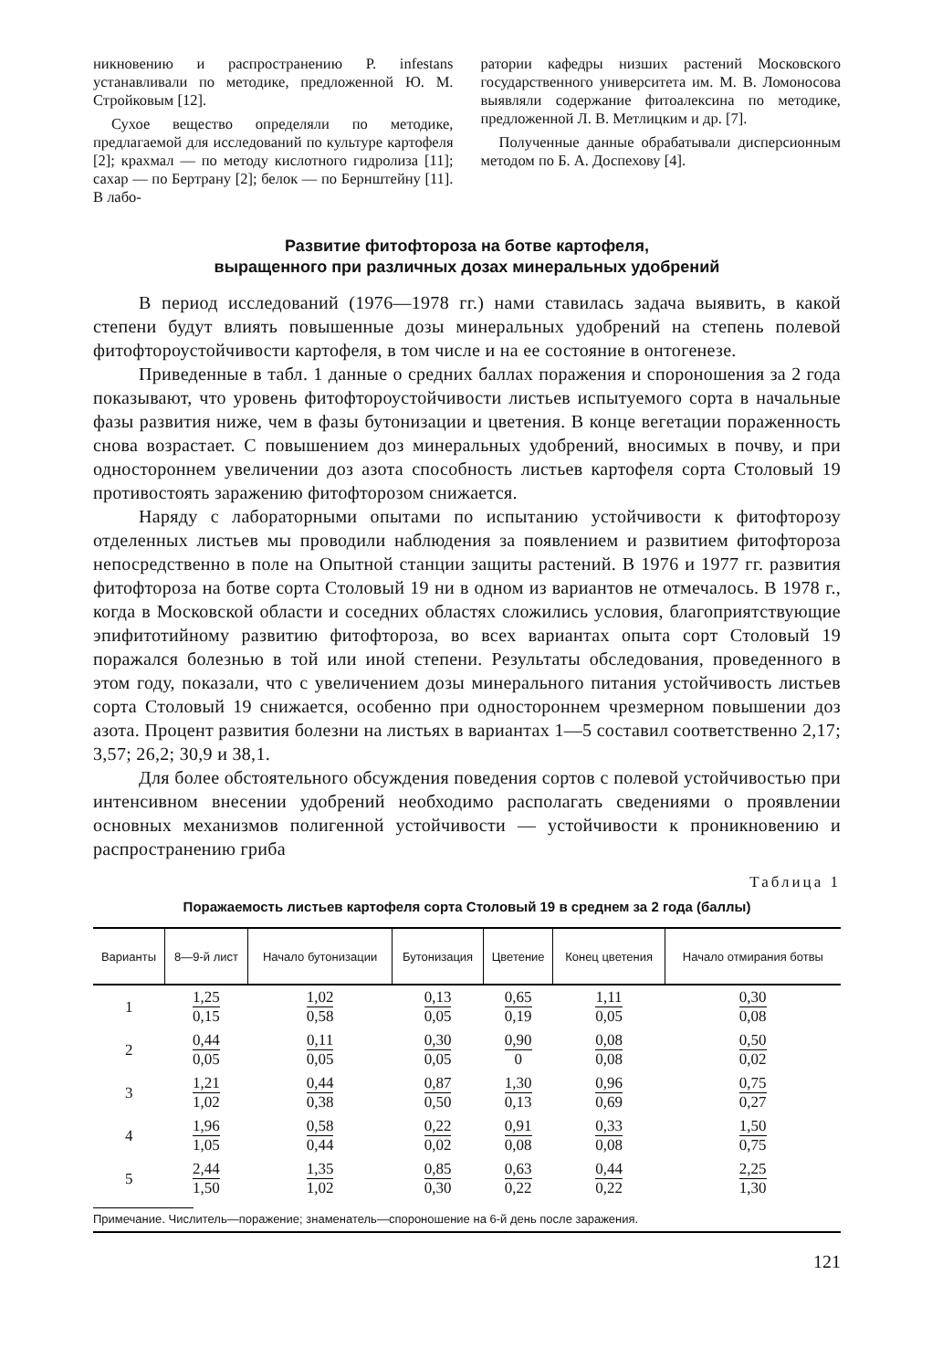никновению и распространению P. infestans устанавливали по методике, предложенной Ю. М. Стройковым [12].
Сухое вещество определяли по методике, предлагаемой для исследований по культуре картофеля [2]; крахмал — по методу кислотного гидролиза [11]; сахар — по Бертрану [2]; белок — по Бернштейну [11]. В лабо-
ратории кафедры низших растений Московского государственного университета им. М. В. Ломоносова выявляли содержание фитоалексина по методике, предложенной Л. В. Метлицким и др. [7].
Полученные данные обрабатывали дисперсионным методом по Б. А. Доспехову [4].
Развитие фитофтороза на ботве картофеля,
выращенного при различных дозах минеральных удобрений
В период исследований (1976—1978 гг.) нами ставилась задача выявить, в какой степени будут влиять повышенные дозы минеральных удобрений на степень полевой фитофтороустойчивости картофеля, в том числе и на ее состояние в онтогенезе.
Приведенные в табл. 1 данные о средних баллах поражения и спороношения за 2 года показывают, что уровень фитофтороустойчивости листьев испытуемого сорта в начальные фазы развития ниже, чем в фазы бутонизации и цветения. В конце вегетации пораженность снова возрастает. С повышением доз минеральных удобрений, вносимых в почву, и при одностороннем увеличении доз азота способность листьев картофеля сорта Столовый 19 противостоять заражению фитофторозом снижается.
Наряду с лабораторными опытами по испытанию устойчивости к фитофторозу отделенных листьев мы проводили наблюдения за появлением и развитием фитофтороза непосредственно в поле на Опытной станции защиты растений. В 1976 и 1977 гг. развития фитофтороза на ботве сорта Столовый 19 ни в одном из вариантов не отмечалось. В 1978 г., когда в Московской области и соседних областях сложились условия, благоприятствующие эпифитотийному развитию фитофтороза, во всех вариантах опыта сорт Столовый 19 поражался болезнью в той или иной степени. Результаты обследования, проведенного в этом году, показали, что с увеличением дозы минерального питания устойчивость листьев сорта Столовый 19 снижается, особенно при одностороннем чрезмерном повышении доз азота. Процент развития болезни на листьях в вариантах 1—5 составил соответственно 2,17; 3,57; 26,2; 30,9 и 38,1.
Для более обстоятельного обсуждения поведения сортов с полевой устойчивостью при интенсивном внесении удобрений необходимо располагать сведениями о проявлении основных механизмов полигенной устойчивости — устойчивости к проникновению и распространению гриба
Таблица 1
Поражаемость листьев картофеля сорта Столовый 19 в среднем за 2 года (баллы)
| Варианты | 8—9-й лист | Начало бутонизации | Бутонизация | Цветение | Конец цветения | Начало отмирания ботвы |
| --- | --- | --- | --- | --- | --- | --- |
| 1 | 1,25 0,15 | 1,02 0,58 | 0,13 0,05 | 0,65 0,19 | 1,11 0,05 | 0,30 0,08 |
| 2 | 0,44 0,05 | 0,11 0,05 | 0,30 0,05 | 0,90 0 | 0,08 0,08 | 0,50 0,02 |
| 3 | 1,21 1,02 | 0,44 0,38 | 0,87 0,50 | 1,30 0,13 | 0,96 0,69 | 0,75 0,27 |
| 4 | 1,96 1,05 | 0,58 0,44 | 0,22 0,02 | 0,91 0,08 | 0,33 0,08 | 1,50 0,75 |
| 5 | 2,44 1,50 | 1,35 1,02 | 0,85 0,30 | 0,63 0,22 | 0,44 0,22 | 2,25 1,30 |
Примечание. Числитель—поражение; знаменатель—спороношение на 6-й день после заражения.
121